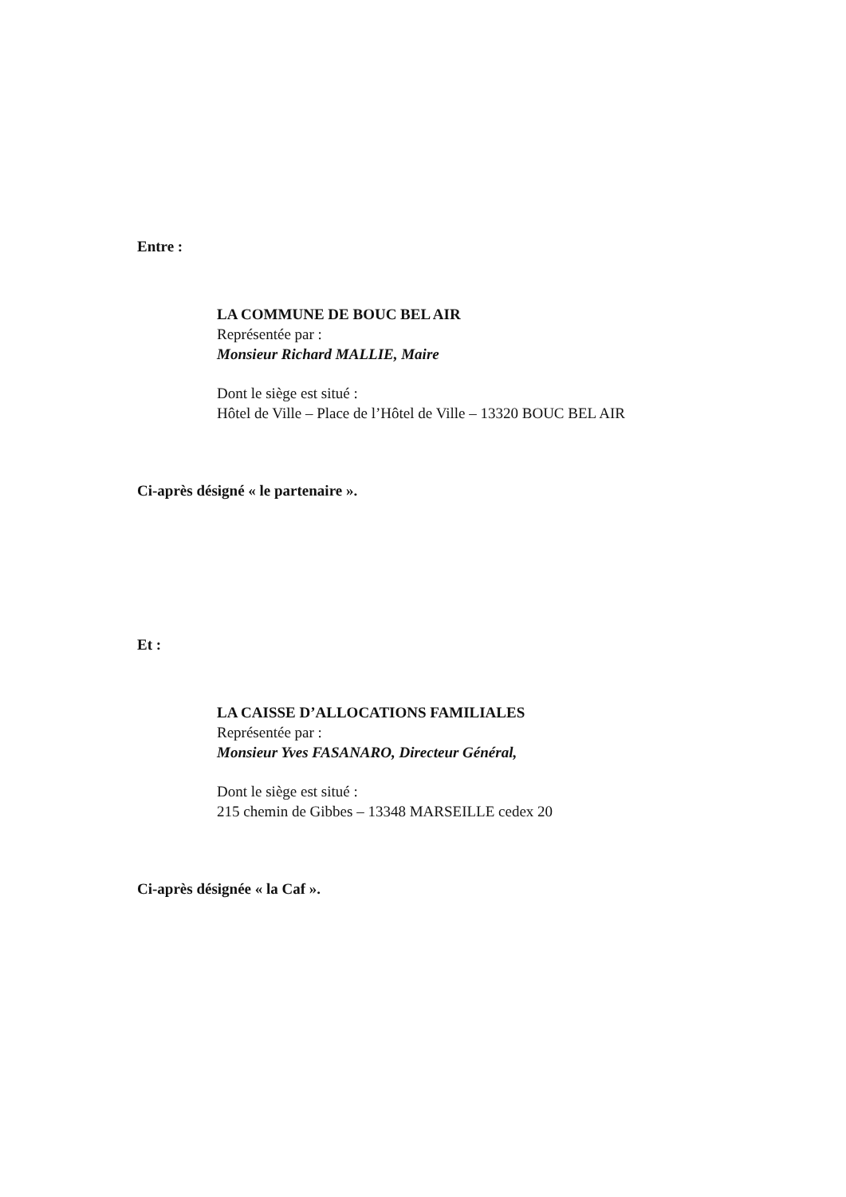Entre :
LA COMMUNE DE BOUC BEL AIR
Représentée par :
Monsieur Richard MALLIE, Maire
Dont le siège est situé :
Hôtel de Ville – Place de l’Hôtel de Ville – 13320 BOUC BEL AIR
Ci-après désigné « le partenaire ».
Et :
LA CAISSE D’ALLOCATIONS FAMILIALES
Représentée par :
Monsieur Yves FASANARO, Directeur Général,
Dont le siège est situé :
215 chemin de Gibbes – 13348 MARSEILLE cedex 20
Ci-après désignée « la Caf ».